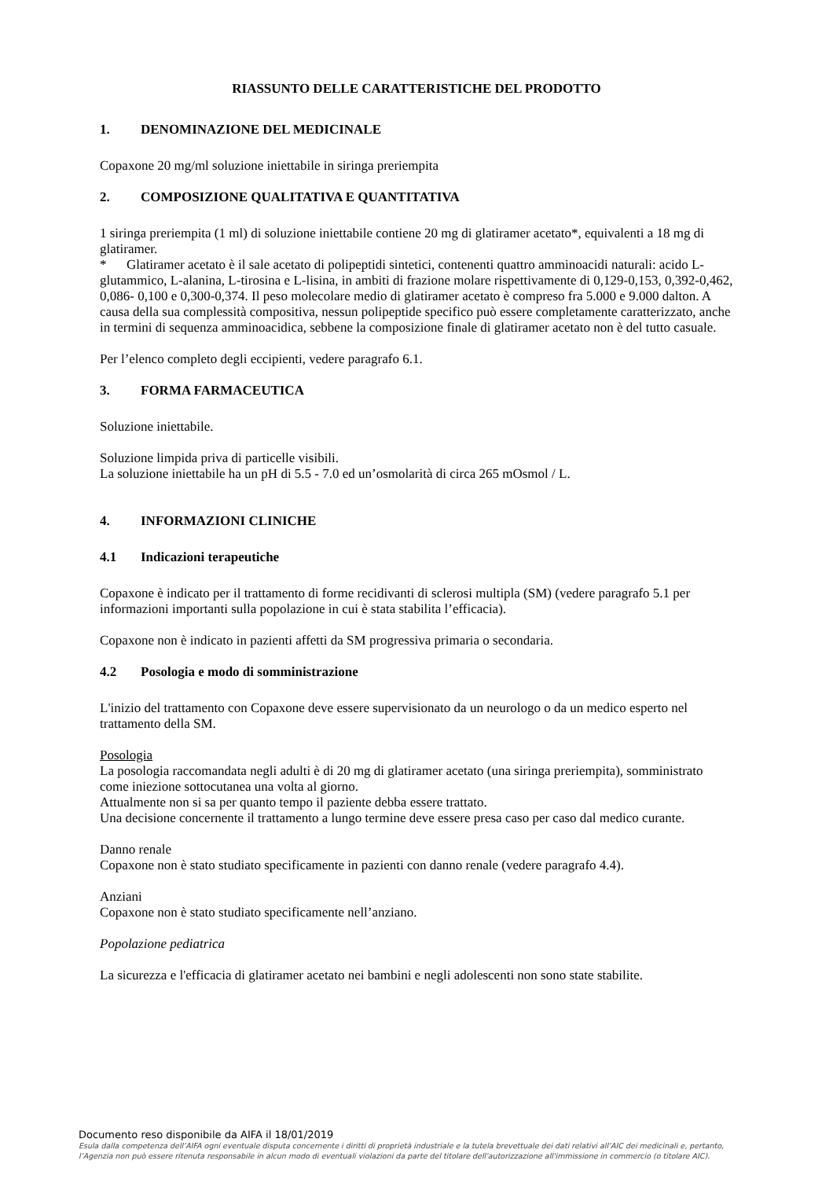RIASSUNTO DELLE CARATTERISTICHE DEL PRODOTTO
1. DENOMINAZIONE DEL MEDICINALE
Copaxone 20 mg/ml soluzione iniettabile in siringa preriempita
2. COMPOSIZIONE QUALITATIVA E QUANTITATIVA
1 siringa preriempita (1 ml) di soluzione iniettabile contiene 20 mg di glatiramer acetato*, equivalenti a 18 mg di glatiramer.
* Glatiramer acetato è il sale acetato di polipeptidi sintetici, contenenti quattro amminoacidi naturali: acido L-glutammico, L-alanina, L-tirosina e L-lisina, in ambiti di frazione molare rispettivamente di 0,129-0,153, 0,392-0,462, 0,086- 0,100 e 0,300-0,374. Il peso molecolare medio di glatiramer acetato è compreso fra 5.000 e 9.000 dalton. A causa della sua complessità compositiva, nessun polipeptide specifico può essere completamente caratterizzato, anche in termini di sequenza amminoacidica, sebbene la composizione finale di glatiramer acetato non è del tutto casuale.
Per l’elenco completo degli eccipienti, vedere paragrafo 6.1.
3. FORMA FARMACEUTICA
Soluzione iniettabile.
Soluzione limpida priva di particelle visibili.
La soluzione iniettabile ha un pH di 5.5 - 7.0 ed un’osmolarità di circa 265 mOsmol / L.
4. INFORMAZIONI CLINICHE
4.1 Indicazioni terapeutiche
Copaxone è indicato per il trattamento di forme recidivanti di sclerosi multipla (SM) (vedere paragrafo 5.1 per informazioni importanti sulla popolazione in cui è stata stabilita l’efficacia).
Copaxone non è indicato in pazienti affetti da SM progressiva primaria o secondaria.
4.2 Posologia e modo di somministrazione
L'inizio del trattamento con Copaxone deve essere supervisionato da un neurologo o da un medico esperto nel trattamento della SM.
Posologia
La posologia raccomandata negli adulti è di 20 mg di glatiramer acetato (una siringa preriempita), somministrato come iniezione sottocutanea una volta al giorno.
Attualmente non si sa per quanto tempo il paziente debba essere trattato.
Una decisione concernente il trattamento a lungo termine deve essere presa caso per caso dal medico curante.
Danno renale
Copaxone non è stato studiato specificamente in pazienti con danno renale (vedere paragrafo 4.4).
Anziani
Copaxone non è stato studiato specificamente nell’anziano.
Popolazione pediatrica
La sicurezza e l'efficacia di glatiramer acetato nei bambini e negli adolescenti non sono state stabilite.
Documento reso disponibile da AIFA il 18/01/2019
Esula dalla competenza dell’AIFA ogni eventuale disputa concernente i diritti di proprietà industriale e la tutela brevettuale dei dati relativi all’AIC dei medicinali e, pertanto, l’Agenzia non può essere ritenuta responsabile in alcun modo di eventuali violazioni da parte del titolare dell'autorizzazione all'immissione in commercio (o titolare AIC).